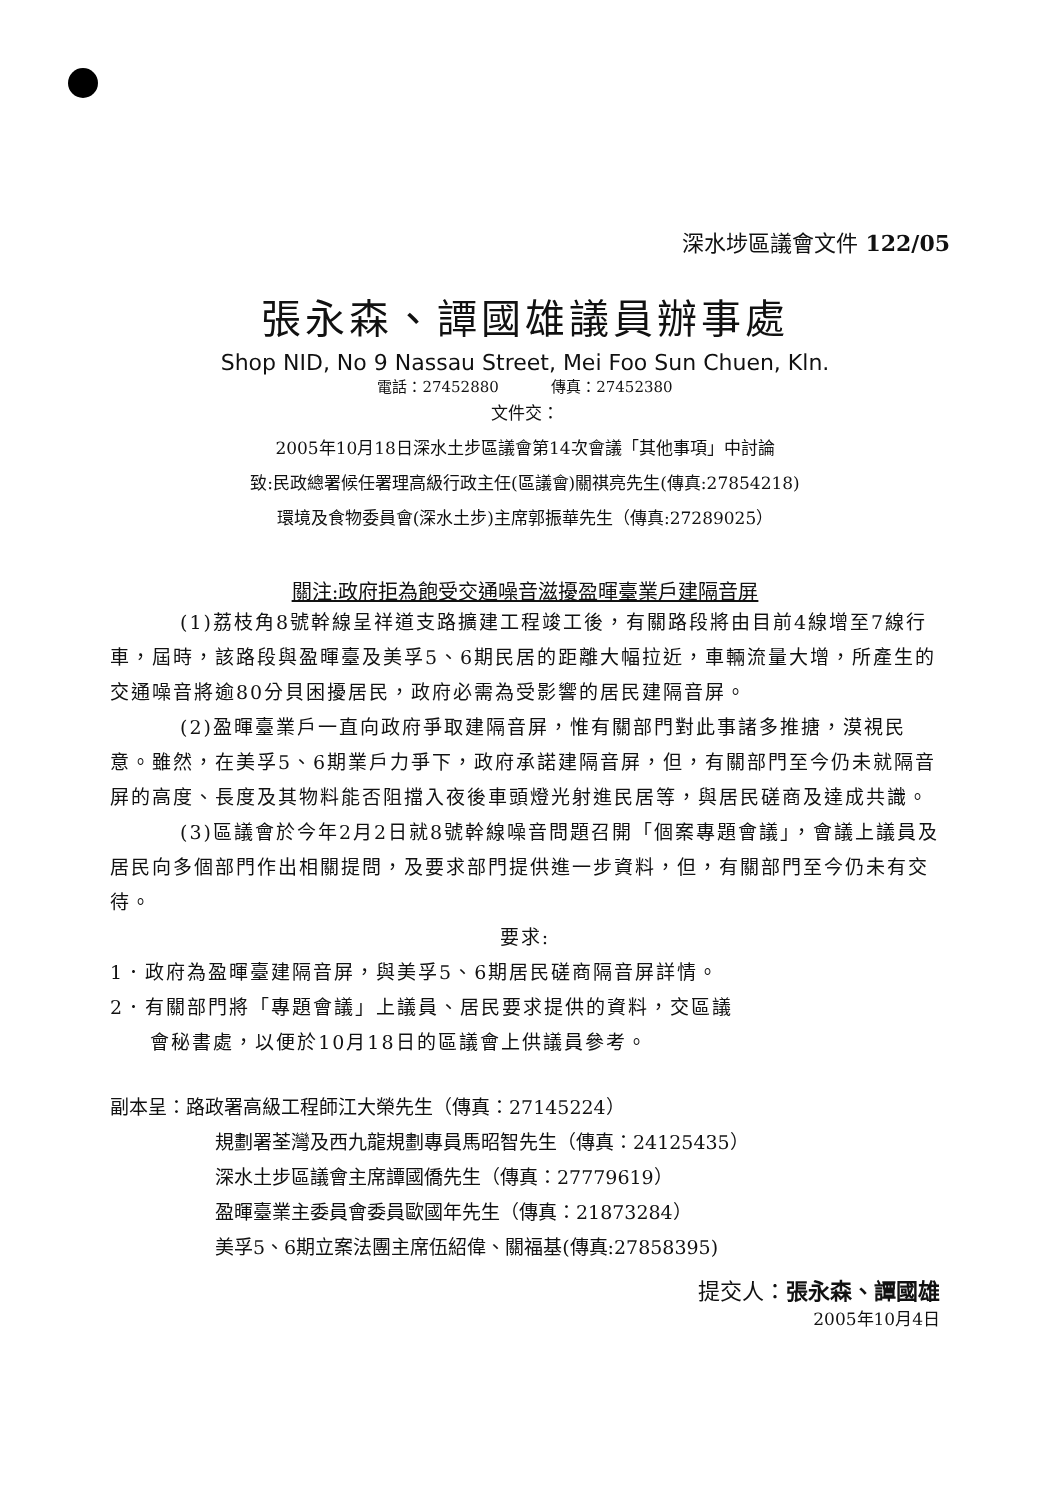深水埗區議會文件 122/05
張永森、譚國雄議員辦事處
Shop NID, No 9 Nassau Street, Mei Foo Sun Chuen, Kln.
電話：27452880 傳真：27452380
文件交：
2005年10月18日深水土步區議會第14次會議「其他事項」中討論
致:民政總署候任署理高級行政主任(區議會)關祺亮先生(傳真:27854218)
環境及食物委員會(深水土步)主席郭振華先生（傳真:27289025）
關注:政府拒為飽受交通噪音滋擾盈暉臺業戶建隔音屏
(1)荔枝角8號幹線呈祥道支路擴建工程竣工後，有關路段將由目前4線增至7線行車，屆時，該路段與盈暉臺及美孚5、6期民居的距離大幅拉近，車輛流量大增，所產生的交通噪音將逾80分貝困擾居民，政府必需為受影響的居民建隔音屏。
(2)盈暉臺業戶一直向政府爭取建隔音屏，惟有關部門對此事諸多推搪，漠視民意。雖然，在美孚5、6期業戶力爭下，政府承諾建隔音屏，但，有關部門至今仍未就隔音屏的高度、長度及其物料能否阻擋入夜後車頭燈光射進民居等，與居民磋商及達成共識。
(3)區議會於今年2月2日就8號幹線噪音問題召開「個案專題會議」，會議上議員及居民向多個部門作出相關提問，及要求部門提供進一步資料，但，有關部門至今仍未有交待。
要求:
1．政府為盈暉臺建隔音屏，與美孚5、6期居民磋商隔音屏詳情。
2．有關部門將「專題會議」上議員、居民要求提供的資料，交區議
會秘書處，以便於10月18日的區議會上供議員參考。
副本呈：路政署高級工程師江大榮先生（傳真：27145224）
規劃署荃灣及西九龍規劃專員馬昭智先生（傳真：24125435）
深水土步區議會主席譚國僑先生（傳真：27779619）
盈暉臺業主委員會委員歐國年先生（傳真：21873284）
美孚5、6期立案法團主席伍紹偉、關福基(傳真:27858395)
提交人：張永森、譚國雄
2005年10月4日